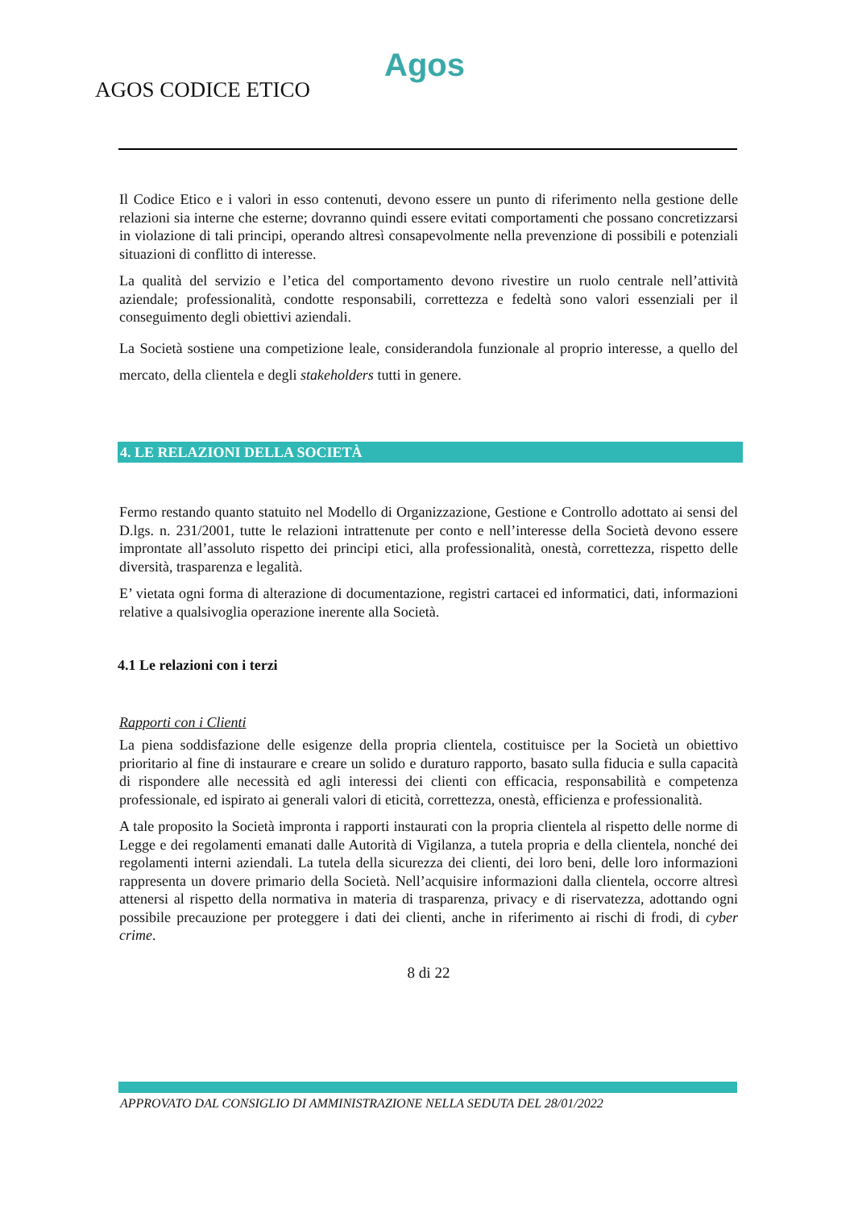Agos
AGOS CODICE ETICO
Il Codice Etico e i valori in esso contenuti, devono essere un punto di riferimento nella gestione delle relazioni sia interne che esterne; dovranno quindi essere evitati comportamenti che possano concretizzarsi in violazione di tali principi, operando altresì consapevolmente nella prevenzione di possibili e potenziali situazioni di conflitto di interesse.
La qualità del servizio e l’etica del comportamento devono rivestire un ruolo centrale nell’attività aziendale; professionalità, condotte responsabili, correttezza e fedeltà sono valori essenziali per il conseguimento degli obiettivi aziendali.
La Società sostiene una competizione leale, considerandola funzionale al proprio interesse, a quello del mercato, della clientela e degli stakeholders tutti in genere.
4. LE RELAZIONI DELLA SOCIETÀ
Fermo restando quanto statuito nel Modello di Organizzazione, Gestione e Controllo adottato ai sensi del D.lgs. n. 231/2001, tutte le relazioni intrattenute per conto e nell’interesse della Società devono essere improntate all’assoluto rispetto dei principi etici, alla professionalità, onestà, correttezza, rispetto delle diversità, trasparenza e legalità.
E’ vietata ogni forma di alterazione di documentazione, registri cartacei ed informatici, dati, informazioni relative a qualsivoglia operazione inerente alla Società.
4.1 Le relazioni con i terzi
Rapporti con i Clienti
La piena soddisfazione delle esigenze della propria clientela, costituisce per la Società un obiettivo prioritario al fine di instaurare e creare un solido e duraturo rapporto, basato sulla fiducia e sulla capacità di rispondere alle necessità ed agli interessi dei clienti con efficacia, responsabilità e competenza professionale, ed ispirato ai generali valori di eticità, correttezza, onestà, efficienza e professionalità.
A tale proposito la Società impronta i rapporti instaurati con la propria clientela al rispetto delle norme di Legge e dei regolamenti emanati dalle Autorità di Vigilanza, a tutela propria e della clientela, nonché dei regolamenti interni aziendali. La tutela della sicurezza dei clienti, dei loro beni, delle loro informazioni rappresenta un dovere primario della Società. Nell’acquisire informazioni dalla clientela, occorre altresì attenersi al rispetto della normativa in materia di trasparenza, privacy e di riservatezza, adottando ogni possibile precauzione per proteggere i dati dei clienti, anche in riferimento ai rischi di frodi, di cyber crime.
8 di 22
APPROVATO DAL CONSIGLIO DI AMMINISTRAZIONE NELLA SEDUTA DEL 28/01/2022